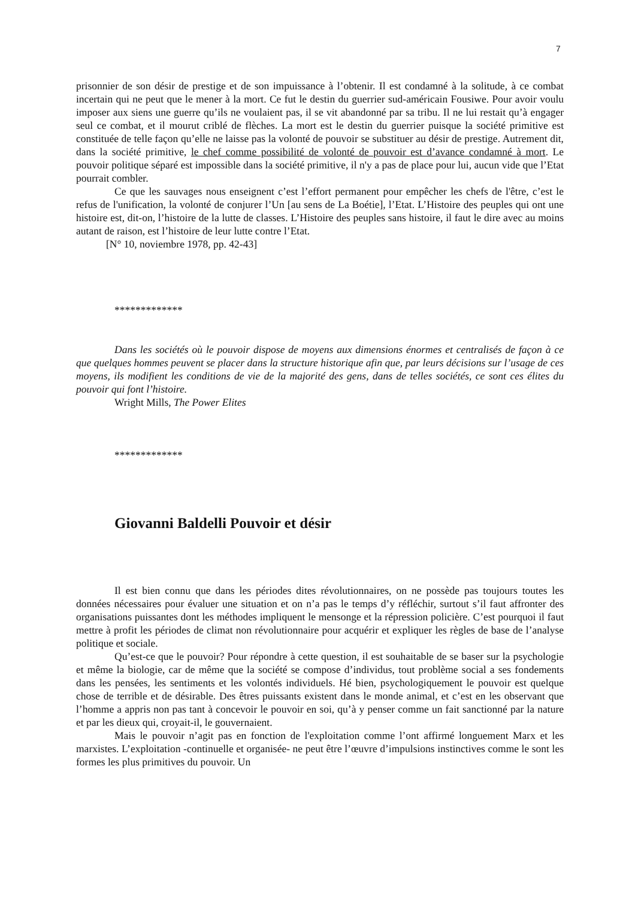7
prisonnier de son désir de prestige et de son impuissance à l’obtenir. Il est condamné à la solitude, à ce combat incertain qui ne peut que le mener à la mort. Ce fut le destin du guerrier sud-américain Fousiwe. Pour avoir voulu imposer aux siens une guerre qu’ils ne voulaient pas, il se vit abandonné par sa tribu. Il ne lui restait qu’à engager seul ce combat, et il mourut criblé de flèches. La mort est le destin du guerrier puisque la société primitive est constituée de telle façon qu’elle ne laisse pas la volonté de pouvoir se substituer au désir de prestige. Autrement dit, dans la société primitive, le chef comme possibilité de volonté de pouvoir est d’avance condamné à mort. Le pouvoir politique séparé est impossible dans la société primitive, il n'y a pas de place pour lui, aucun vide que l’Etat pourrait combler.
Ce que les sauvages nous enseignent c’est l’effort permanent pour empêcher les chefs de l'être, c’est le refus de l'unification, la volonté de conjurer l’Un [au sens de La Boétie], l’Etat. L’Histoire des peuples qui ont une histoire est, dit-on, l’histoire de la lutte de classes. L’Histoire des peuples sans histoire, il faut le dire avec au moins autant de raison, est l’histoire de leur lutte contre l’Etat.
[N° 10, noviembre 1978, pp. 42-43]
*************
Dans les sociétés où le pouvoir dispose de moyens aux dimensions énormes et centralisés de façon à ce que quelques hommes peuvent se placer dans la structure historique afin que, par leurs décisions sur l’usage de ces moyens, ils modifient les conditions de vie de la majorité des gens, dans de telles sociétés, ce sont ces élites du pouvoir qui font l’histoire.
Wright Mills, The Power Elites
*************
Giovanni Baldelli Pouvoir et désir
Il est bien connu que dans les périodes dites révolutionnaires, on ne possède pas toujours toutes les données nécessaires pour évaluer une situation et on n’a pas le temps d’y réfléchir, surtout s’il faut affronter des organisations puissantes dont les méthodes impliquent le mensonge et la répression policière. C’est pourquoi il faut mettre à profit les périodes de climat non révolutionnaire pour acquérir et expliquer les règles de base de l’analyse politique et sociale.
Qu’est-ce que le pouvoir? Pour répondre à cette question, il est souhaitable de se baser sur la psychologie et même la biologie, car de même que la société se compose d’individus, tout problème social a ses fondements dans les pensées, les sentiments et les volontés individuels. Hé bien, psychologiquement le pouvoir est quelque chose de terrible et de désirable. Des êtres puissants existent dans le monde animal, et c’est en les observant que l’homme a appris non pas tant à concevoir le pouvoir en soi, qu’à y penser comme un fait sanctionné par la nature et par les dieux qui, croyait-il, le gouvernaient.
Mais le pouvoir n’agit pas en fonction de l'exploitation comme l’ont affirmé longuement Marx et les marxistes. L’exploitation -continuelle et organisée- ne peut être l’œuvre d’impulsions instinctives comme le sont les formes les plus primitives du pouvoir. Un